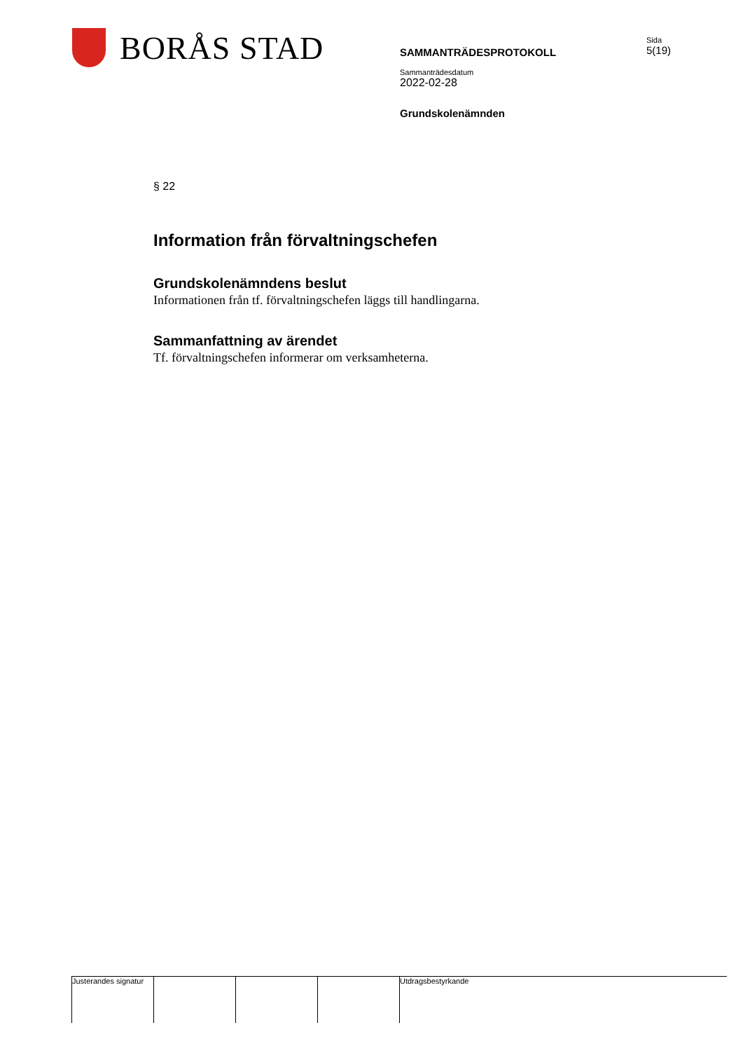BORÅS STAD
Sida
5(19)
SAMMANTRÄDESPROTOKOLL
Sammanträdesdatum
2022-02-28
Grundskolenämnden
§ 22
Information från förvaltningschefen
Grundskolenämndens beslut
Informationen från tf. förvaltningschefen läggs till handlingarna.
Sammanfattning av ärendet
Tf. förvaltningschefen informerar om verksamheterna.
Justerandes signatur
Utdragsbestyrkande